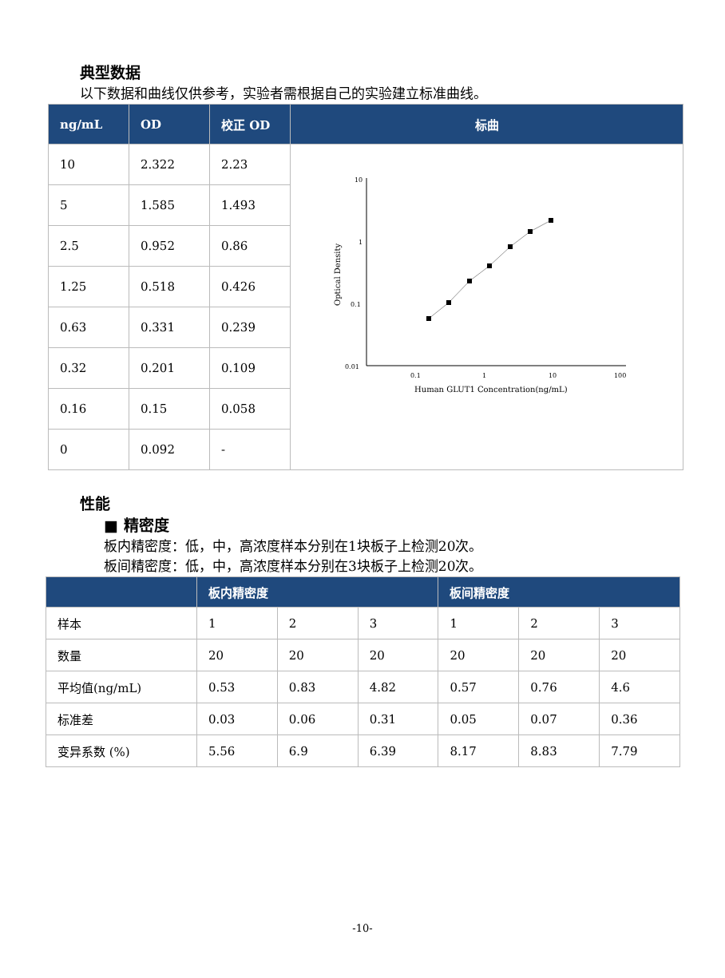典型数据
以下数据和曲线仅供参考，实验者需根据自己的实验建立标准曲线。
| ng/mL | OD | 校正 OD | 标曲 |
| --- | --- | --- | --- |
| 10 | 2.322 | 2.23 | 10 1 0.1 0.01 0.1 1 10 100 Human GLUT1 Concentration(ng/mL) Optical Density |
| 5 | 1.585 | 1.493 | |
| 2.5 | 0.952 | 0.86 | |
| 1.25 | 0.518 | 0.426 | |
| 0.63 | 0.331 | 0.239 | |
| 0.32 | 0.201 | 0.109 | |
| 0.16 | 0.15 | 0.058 | |
| 0 | 0.092 | - | |
性能
■ 精密度
板内精密度：低，中，高浓度样本分别在1块板子上检测20次。
板间精密度：低，中，高浓度样本分别在3块板子上检测20次。
| | 板内精密度 | | | 板间精密度 | | |
| --- | --- | --- | --- | --- | --- | --- |
| 样本 | 1 | 2 | 3 | 1 | 2 | 3 |
| 数量 | 20 | 20 | 20 | 20 | 20 | 20 |
| 平均值(ng/mL) | 0.53 | 0.83 | 4.82 | 0.57 | 0.76 | 4.6 |
| 标准差 | 0.03 | 0.06 | 0.31 | 0.05 | 0.07 | 0.36 |
| 变异系数 (%) | 5.56 | 6.9 | 6.39 | 8.17 | 8.83 | 7.79 |
-10-